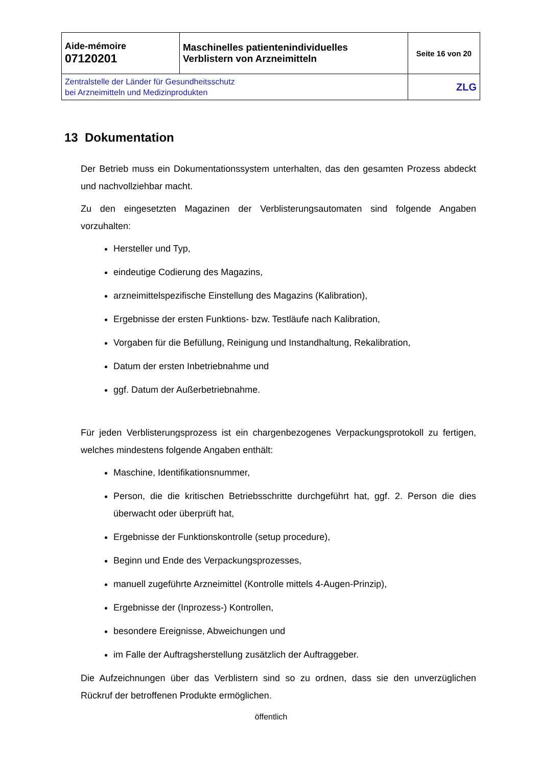| Aide-mémoire 07120201 | Maschinelles patientenindividuelles Verblistern von Arzneimitteln | Seite 16 von 20 |
| Zentralstelle der Länder für Gesundheitsschutz bei Arzneimitteln und Medizinprodukten | | ZLG |
13 Dokumentation
Der Betrieb muss ein Dokumentationssystem unterhalten, das den gesamten Prozess abdeckt und nachvollziehbar macht.
Zu den eingesetzten Magazinen der Verblisterungsautomaten sind folgende Angaben vorzuhalten:
Hersteller und Typ,
eindeutige Codierung des Magazins,
arzneimittelspezifische Einstellung des Magazins (Kalibration),
Ergebnisse der ersten Funktions- bzw. Testläufe nach Kalibration,
Vorgaben für die Befüllung, Reinigung und Instandhaltung, Rekalibration,
Datum der ersten Inbetriebnahme und
ggf. Datum der Außerbetriebnahme.
Für jeden Verblisterungsprozess ist ein chargenbezogenes Verpackungsprotokoll zu fertigen, welches mindestens folgende Angaben enthält:
Maschine, Identifikationsnummer,
Person, die die kritischen Betriebsschritte durchgeführt hat, ggf. 2. Person die dies überwacht oder überprüft hat,
Ergebnisse der Funktionskontrolle (setup procedure),
Beginn und Ende des Verpackungsprozesses,
manuell zugeführte Arzneimittel (Kontrolle mittels 4-Augen-Prinzip),
Ergebnisse der (Inprozess-) Kontrollen,
besondere Ereignisse, Abweichungen und
im Falle der Auftragsherstellung zusätzlich der Auftraggeber.
Die Aufzeichnungen über das Verblistern sind so zu ordnen, dass sie den unverzüglichen Rückruf der betroffenen Produkte ermöglichen.
öffentlich